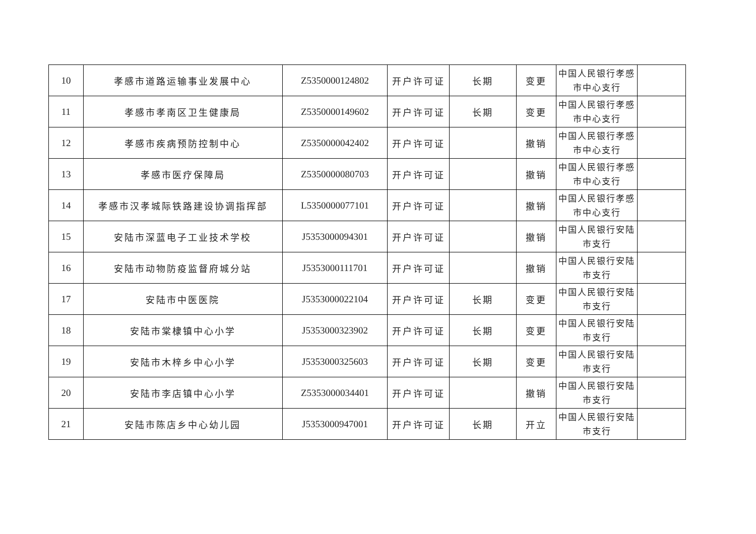| 10 | 孝感市道路运输事业发展中心 | Z5350000124802 | 开户许可证 | 长期 | 变更 | 中国人民银行孝感市中心支行 | |
| 11 | 孝感市孝南区卫生健康局 | Z5350000149602 | 开户许可证 | 长期 | 变更 | 中国人民银行孝感市中心支行 | |
| 12 | 孝感市疾病预防控制中心 | Z5350000042402 | 开户许可证 | | 撤销 | 中国人民银行孝感市中心支行 | |
| 13 | 孝感市医疗保障局 | Z5350000080703 | 开户许可证 | | 撤销 | 中国人民银行孝感市中心支行 | |
| 14 | 孝感市汉孝城际铁路建设协调指挥部 | L5350000077101 | 开户许可证 | | 撤销 | 中国人民银行孝感市中心支行 | |
| 15 | 安陆市深蓝电子工业技术学校 | J5353000094301 | 开户许可证 | | 撤销 | 中国人民银行安陆市支行 | |
| 16 | 安陆市动物防疫监督府城分站 | J5353000111701 | 开户许可证 | | 撤销 | 中国人民银行安陆市支行 | |
| 17 | 安陆市中医医院 | J5353000022104 | 开户许可证 | 长期 | 变更 | 中国人民银行安陆市支行 | |
| 18 | 安陆市棠棣镇中心小学 | J5353000323902 | 开户许可证 | 长期 | 变更 | 中国人民银行安陆市支行 | |
| 19 | 安陆市木梓乡中心小学 | J5353000325603 | 开户许可证 | 长期 | 变更 | 中国人民银行安陆市支行 | |
| 20 | 安陆市李店镇中心小学 | Z5353000034401 | 开户许可证 | | 撤销 | 中国人民银行安陆市支行 | |
| 21 | 安陆市陈店乡中心幼儿园 | J5353000947001 | 开户许可证 | 长期 | 开立 | 中国人民银行安陆市支行 | |